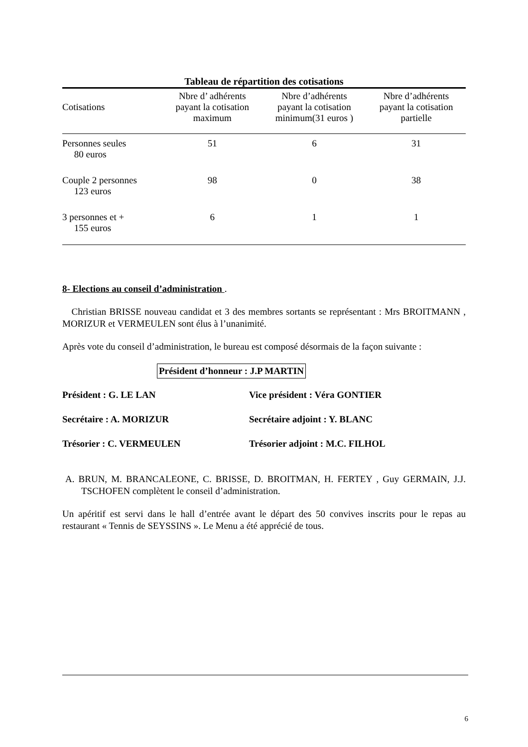Tableau de répartition des cotisations
| Cotisations | Nbre d’ adhérents payant la cotisation maximum | Nbre d’adhérents payant la cotisation minimum(31 euros ) | Nbre d’adhérents payant la cotisation partielle |
| --- | --- | --- | --- |
| Personnes seules 80 euros | 51 | 6 | 31 |
| Couple 2 personnes 123 euros | 98 | 0 | 38 |
| 3 personnes et + 155 euros | 6 | 1 | 1 |
8- Elections au conseil d’administration .
Christian BRISSE nouveau candidat et 3 des membres sortants se représentant : Mrs BROITMANN , MORIZUR et VERMEULEN sont élus à l’unanimité.
Après vote du conseil d’administration, le bureau est composé désormais de la façon suivante :
Président d’honneur : J.P MARTIN
Président : G. LE LAN Vice président : Véra GONTIER
Secrétaire : A. MORIZUR Secrétaire adjoint : Y. BLANC
Trésorier : C. VERMEULEN Trésorier adjoint : M.C. FILHOL
A. BRUN, M. BRANCALEONE, C. BRISSE, D. BROITMAN, H. FERTEY , Guy GERMAIN, J.J. TSCHOFEN complètent le conseil d’administration.
Un apéritif est servi dans le hall d’entrée avant le départ des 50 convives inscrits pour le repas au restaurant « Tennis de SEYSSINS ». Le Menu a été apprécié de tous.
6